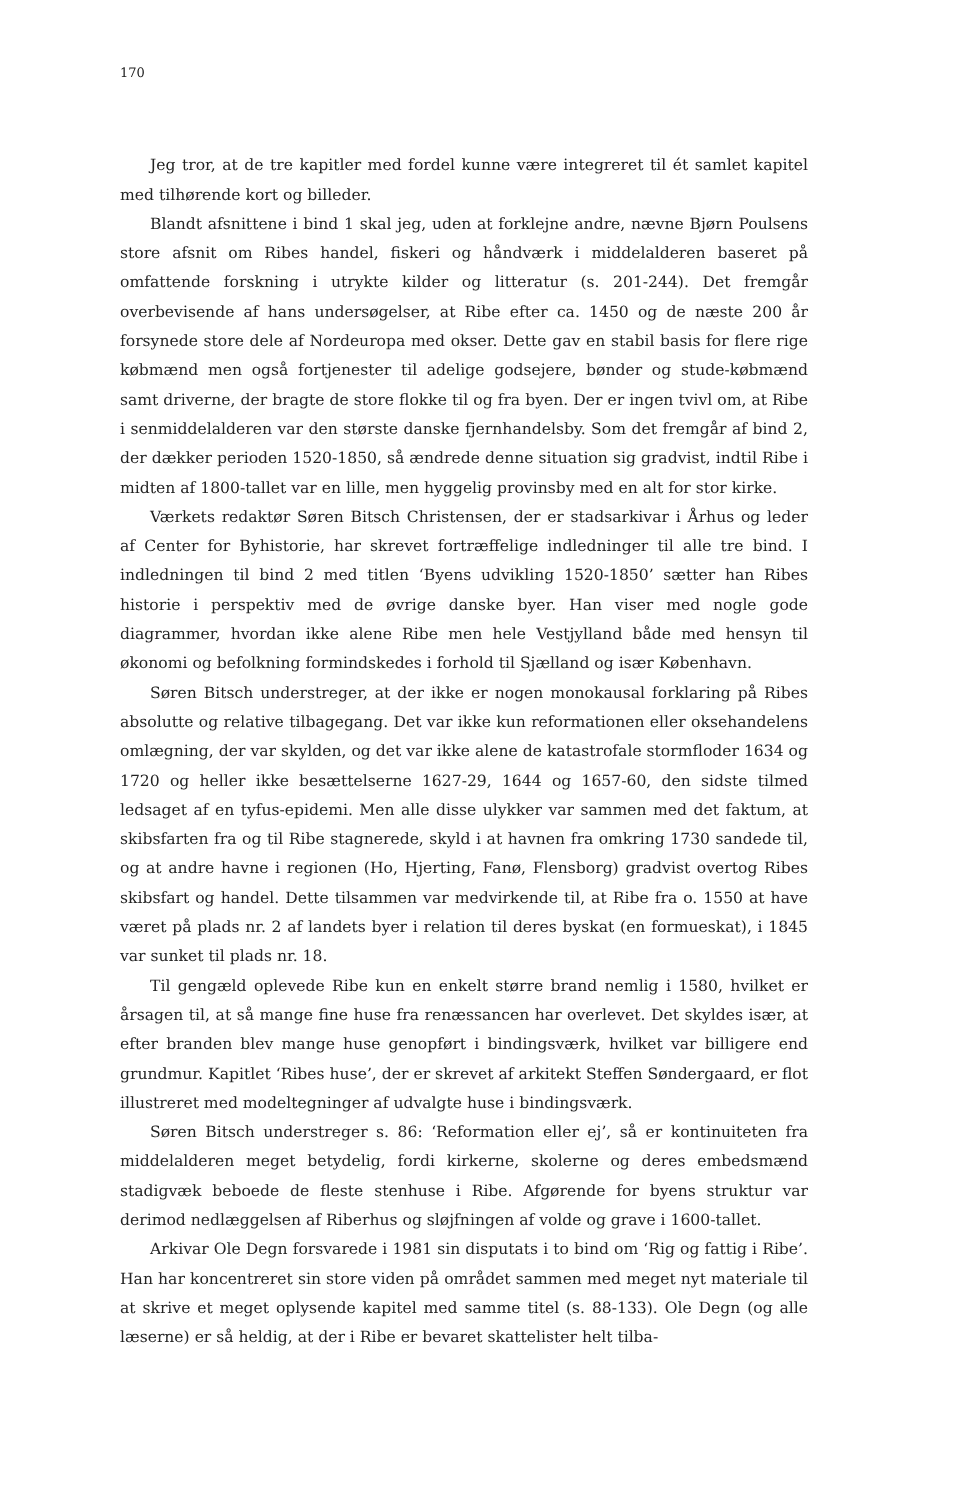170
Jeg tror, at de tre kapitler med fordel kunne være integreret til ét samlet kapitel med tilhørende kort og billeder.
Blandt afsnittene i bind 1 skal jeg, uden at forklejne andre, nævne Bjørn Poulsens store afsnit om Ribes handel, fiskeri og håndværk i middelalderen baseret på omfattende forskning i utrykte kilder og litteratur (s. 201-244). Det fremgår overbevisende af hans undersøgelser, at Ribe efter ca. 1450 og de næste 200 år forsynede store dele af Nordeuropa med okser. Dette gav en stabil basis for flere rige købmænd men også fortjenester til adelige godsejere, bønder og stude-købmænd samt driverne, der bragte de store flokke til og fra byen. Der er ingen tvivl om, at Ribe i senmiddelalderen var den største danske fjernhandelsby. Som det fremgår af bind 2, der dækker perioden 1520-1850, så ændrede denne situation sig gradvist, indtil Ribe i midten af 1800-tallet var en lille, men hyggelig provinsby med en alt for stor kirke.
Værkets redaktør Søren Bitsch Christensen, der er stadsarkivar i Århus og leder af Center for Byhistorie, har skrevet fortræffelige indledninger til alle tre bind. I indledningen til bind 2 med titlen ‘Byens udvikling 1520-1850’ sætter han Ribes historie i perspektiv med de øvrige danske byer. Han viser med nogle gode diagrammer, hvordan ikke alene Ribe men hele Vestjylland både med hensyn til økonomi og befolkning formindskedes i forhold til Sjælland og især København.
Søren Bitsch understreger, at der ikke er nogen monokausal forklaring på Ribes absolutte og relative tilbagegang. Det var ikke kun reformationen eller oksehandelens omlægning, der var skylden, og det var ikke alene de katastrofale stormfloder 1634 og 1720 og heller ikke besættelserne 1627-29, 1644 og 1657-60, den sidste tilmed ledsaget af en tyfus-epidemi. Men alle disse ulykker var sammen med det faktum, at skibsfarten fra og til Ribe stagnerede, skyld i at havnen fra omkring 1730 sandede til, og at andre havne i regionen (Ho, Hjerting, Fanø, Flensborg) gradvist overtog Ribes skibsfart og handel. Dette tilsammen var medvirkende til, at Ribe fra o. 1550 at have været på plads nr. 2 af landets byer i relation til deres byskat (en formueskat), i 1845 var sunket til plads nr. 18.
Til gengæld oplevede Ribe kun en enkelt større brand nemlig i 1580, hvilket er årsagen til, at så mange fine huse fra renæssancen har overlevet. Det skyldes især, at efter branden blev mange huse genopført i bindingsværk, hvilket var billigere end grundmur. Kapitlet ‘Ribes huse’, der er skrevet af arkitekt Steffen Søndergaard, er flot illustreret med modeltegninger af udvalgte huse i bindingsværk.
Søren Bitsch understreger s. 86: ‘Reformation eller ej’, så er kontinuiteten fra middelalderen meget betydelig, fordi kirkerne, skolerne og deres embedsmænd stadigvæk beboede de fleste stenhuse i Ribe. Afgørende for byens struktur var derimod nedlæggelsen af Riberhus og sløjfningen af volde og grave i 1600-tallet.
Arkivar Ole Degn forsvarede i 1981 sin disputats i to bind om ‘Rig og fattig i Ribe’. Han har koncentreret sin store viden på området sammen med meget nyt materiale til at skrive et meget oplysende kapitel med samme titel (s. 88-133). Ole Degn (og alle læserne) er så heldig, at der i Ribe er bevaret skattelister helt tilba-